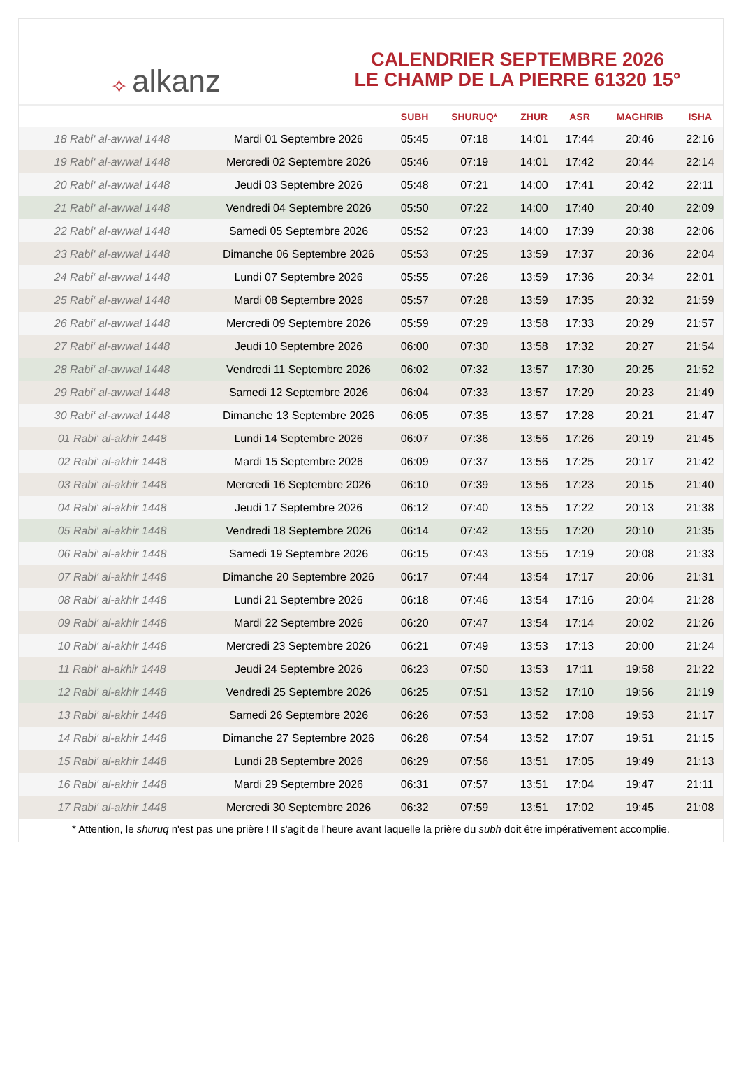✧ alkanz
CALENDRIER SEPTEMBRE 2026
LE CHAMP DE LA PIERRE 61320 15°
| | | SUBH | SHURUQ* | ZHUR | ASR | MAGHRIB | ISHA |
| --- | --- | --- | --- | --- | --- | --- | --- |
| 18 Rabi‘ al-awwal 1448 | Mardi 01 Septembre 2026 | 05:45 | 07:18 | 14:01 | 17:44 | 20:46 | 22:16 |
| 19 Rabi‘ al-awwal 1448 | Mercredi 02 Septembre 2026 | 05:46 | 07:19 | 14:01 | 17:42 | 20:44 | 22:14 |
| 20 Rabi‘ al-awwal 1448 | Jeudi 03 Septembre 2026 | 05:48 | 07:21 | 14:00 | 17:41 | 20:42 | 22:11 |
| 21 Rabi‘ al-awwal 1448 | Vendredi 04 Septembre 2026 | 05:50 | 07:22 | 14:00 | 17:40 | 20:40 | 22:09 |
| 22 Rabi‘ al-awwal 1448 | Samedi 05 Septembre 2026 | 05:52 | 07:23 | 14:00 | 17:39 | 20:38 | 22:06 |
| 23 Rabi‘ al-awwal 1448 | Dimanche 06 Septembre 2026 | 05:53 | 07:25 | 13:59 | 17:37 | 20:36 | 22:04 |
| 24 Rabi‘ al-awwal 1448 | Lundi 07 Septembre 2026 | 05:55 | 07:26 | 13:59 | 17:36 | 20:34 | 22:01 |
| 25 Rabi‘ al-awwal 1448 | Mardi 08 Septembre 2026 | 05:57 | 07:28 | 13:59 | 17:35 | 20:32 | 21:59 |
| 26 Rabi‘ al-awwal 1448 | Mercredi 09 Septembre 2026 | 05:59 | 07:29 | 13:58 | 17:33 | 20:29 | 21:57 |
| 27 Rabi‘ al-awwal 1448 | Jeudi 10 Septembre 2026 | 06:00 | 07:30 | 13:58 | 17:32 | 20:27 | 21:54 |
| 28 Rabi‘ al-awwal 1448 | Vendredi 11 Septembre 2026 | 06:02 | 07:32 | 13:57 | 17:30 | 20:25 | 21:52 |
| 29 Rabi‘ al-awwal 1448 | Samedi 12 Septembre 2026 | 06:04 | 07:33 | 13:57 | 17:29 | 20:23 | 21:49 |
| 30 Rabi‘ al-awwal 1448 | Dimanche 13 Septembre 2026 | 06:05 | 07:35 | 13:57 | 17:28 | 20:21 | 21:47 |
| 01 Rabi‘ al-akhir 1448 | Lundi 14 Septembre 2026 | 06:07 | 07:36 | 13:56 | 17:26 | 20:19 | 21:45 |
| 02 Rabi‘ al-akhir 1448 | Mardi 15 Septembre 2026 | 06:09 | 07:37 | 13:56 | 17:25 | 20:17 | 21:42 |
| 03 Rabi‘ al-akhir 1448 | Mercredi 16 Septembre 2026 | 06:10 | 07:39 | 13:56 | 17:23 | 20:15 | 21:40 |
| 04 Rabi‘ al-akhir 1448 | Jeudi 17 Septembre 2026 | 06:12 | 07:40 | 13:55 | 17:22 | 20:13 | 21:38 |
| 05 Rabi‘ al-akhir 1448 | Vendredi 18 Septembre 2026 | 06:14 | 07:42 | 13:55 | 17:20 | 20:10 | 21:35 |
| 06 Rabi‘ al-akhir 1448 | Samedi 19 Septembre 2026 | 06:15 | 07:43 | 13:55 | 17:19 | 20:08 | 21:33 |
| 07 Rabi‘ al-akhir 1448 | Dimanche 20 Septembre 2026 | 06:17 | 07:44 | 13:54 | 17:17 | 20:06 | 21:31 |
| 08 Rabi‘ al-akhir 1448 | Lundi 21 Septembre 2026 | 06:18 | 07:46 | 13:54 | 17:16 | 20:04 | 21:28 |
| 09 Rabi‘ al-akhir 1448 | Mardi 22 Septembre 2026 | 06:20 | 07:47 | 13:54 | 17:14 | 20:02 | 21:26 |
| 10 Rabi‘ al-akhir 1448 | Mercredi 23 Septembre 2026 | 06:21 | 07:49 | 13:53 | 17:13 | 20:00 | 21:24 |
| 11 Rabi‘ al-akhir 1448 | Jeudi 24 Septembre 2026 | 06:23 | 07:50 | 13:53 | 17:11 | 19:58 | 21:22 |
| 12 Rabi‘ al-akhir 1448 | Vendredi 25 Septembre 2026 | 06:25 | 07:51 | 13:52 | 17:10 | 19:56 | 21:19 |
| 13 Rabi‘ al-akhir 1448 | Samedi 26 Septembre 2026 | 06:26 | 07:53 | 13:52 | 17:08 | 19:53 | 21:17 |
| 14 Rabi‘ al-akhir 1448 | Dimanche 27 Septembre 2026 | 06:28 | 07:54 | 13:52 | 17:07 | 19:51 | 21:15 |
| 15 Rabi‘ al-akhir 1448 | Lundi 28 Septembre 2026 | 06:29 | 07:56 | 13:51 | 17:05 | 19:49 | 21:13 |
| 16 Rabi‘ al-akhir 1448 | Mardi 29 Septembre 2026 | 06:31 | 07:57 | 13:51 | 17:04 | 19:47 | 21:11 |
| 17 Rabi‘ al-akhir 1448 | Mercredi 30 Septembre 2026 | 06:32 | 07:59 | 13:51 | 17:02 | 19:45 | 21:08 |
* Attention, le shuruq n'est pas une prière ! Il s'agit de l'heure avant laquelle la prière du subh doit être impérativement accomplie.